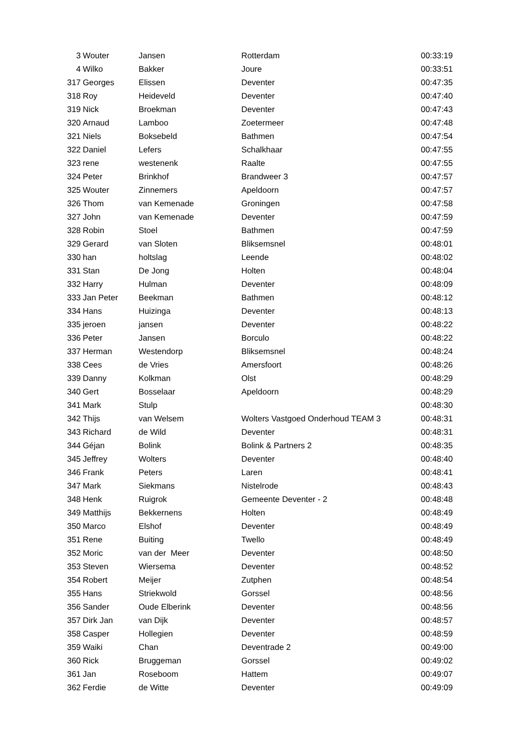| 3 | Wouter | Jansen | Rotterdam | 00:33:19 |
| 4 | Wilko | Bakker | Joure | 00:33:51 |
| 317 | Georges | Elissen | Deventer | 00:47:35 |
| 318 | Roy | Heideveld | Deventer | 00:47:40 |
| 319 | Nick | Broekman | Deventer | 00:47:43 |
| 320 | Arnaud | Lamboo | Zoetermeer | 00:47:48 |
| 321 | Niels | Boksebeld | Bathmen | 00:47:54 |
| 322 | Daniel | Lefers | Schalkhaar | 00:47:55 |
| 323 | rene | westenenk | Raalte | 00:47:55 |
| 324 | Peter | Brinkhof | Brandweer 3 | 00:47:57 |
| 325 | Wouter | Zinnemers | Apeldoorn | 00:47:57 |
| 326 | Thom | van Kemenade | Groningen | 00:47:58 |
| 327 | John | van Kemenade | Deventer | 00:47:59 |
| 328 | Robin | Stoel | Bathmen | 00:47:59 |
| 329 | Gerard | van Sloten | Bliksemsnel | 00:48:01 |
| 330 | han | holtslag | Leende | 00:48:02 |
| 331 | Stan | De Jong | Holten | 00:48:04 |
| 332 | Harry | Hulman | Deventer | 00:48:09 |
| 333 | Jan Peter | Beekman | Bathmen | 00:48:12 |
| 334 | Hans | Huizinga | Deventer | 00:48:13 |
| 335 | jeroen | jansen | Deventer | 00:48:22 |
| 336 | Peter | Jansen | Borculo | 00:48:22 |
| 337 | Herman | Westendorp | Bliksemsnel | 00:48:24 |
| 338 | Cees | de Vries | Amersfoort | 00:48:26 |
| 339 | Danny | Kolkman | Olst | 00:48:29 |
| 340 | Gert | Bosselaar | Apeldoorn | 00:48:29 |
| 341 | Mark | Stulp | | 00:48:30 |
| 342 | Thijs | van Welsem | Wolters Vastgoed Onderhoud TEAM 3 | 00:48:31 |
| 343 | Richard | de Wild | Deventer | 00:48:31 |
| 344 | Géjan | Bolink | Bolink & Partners 2 | 00:48:35 |
| 345 | Jeffrey | Wolters | Deventer | 00:48:40 |
| 346 | Frank | Peters | Laren | 00:48:41 |
| 347 | Mark | Siekmans | Nistelrode | 00:48:43 |
| 348 | Henk | Ruigrok | Gemeente Deventer - 2 | 00:48:48 |
| 349 | Matthijs | Bekkernens | Holten | 00:48:49 |
| 350 | Marco | Elshof | Deventer | 00:48:49 |
| 351 | Rene | Buiting | Twello | 00:48:49 |
| 352 | Moric | van der Meer | Deventer | 00:48:50 |
| 353 | Steven | Wiersema | Deventer | 00:48:52 |
| 354 | Robert | Meijer | Zutphen | 00:48:54 |
| 355 | Hans | Striekwold | Gorssel | 00:48:56 |
| 356 | Sander | Oude Elberink | Deventer | 00:48:56 |
| 357 | Dirk Jan | van Dijk | Deventer | 00:48:57 |
| 358 | Casper | Hollegien | Deventer | 00:48:59 |
| 359 | Waiki | Chan | Deventrade 2 | 00:49:00 |
| 360 | Rick | Bruggeman | Gorssel | 00:49:02 |
| 361 | Jan | Roseboom | Hattem | 00:49:07 |
| 362 | Ferdie | de Witte | Deventer | 00:49:09 |